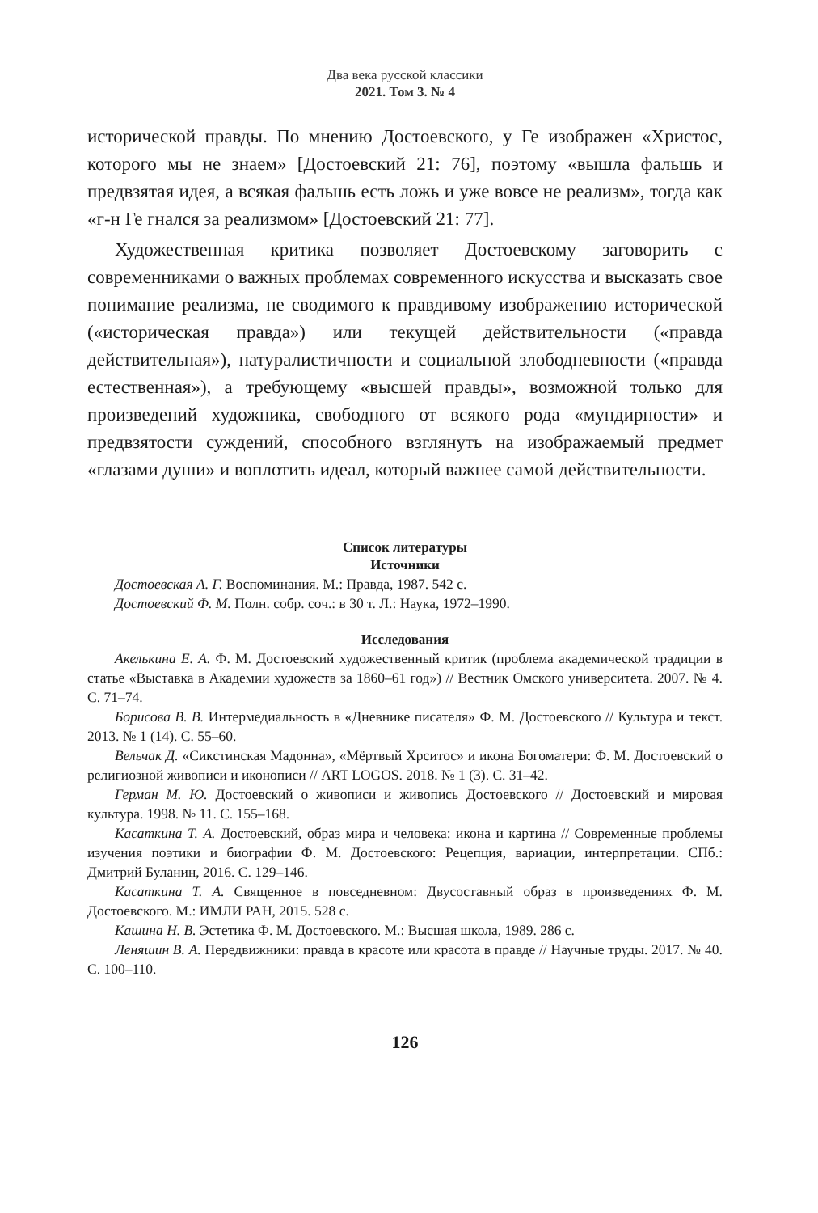Два века русской классики
2021. Том 3. № 4
исторической правды. По мнению Достоевского, у Ге изображен «Христос, которого мы не знаем» [Достоевский 21: 76], поэтому «вышла фальшь и предвзятая идея, а всякая фальшь есть ложь и уже вовсе не реализм», тогда как «г-н Ге гнался за реализмом» [Достоевский 21: 77].
Художественная критика позволяет Достоевскому заговорить с современниками о важных проблемах современного искусства и высказать свое понимание реализма, не сводимого к правдивому изображению исторической («историческая правда») или текущей действительности («правда действительная»), натуралистичности и социальной злободневности («правда естественная»), а требующему «высшей правды», возможной только для произведений художника, свободного от всякого рода «мундирности» и предвзятости суждений, способного взглянуть на изображаемый предмет «глазами души» и воплотить идеал, который важнее самой действительности.
Список литературы
Источники
Достоевская А. Г. Воспоминания. М.: Правда, 1987. 542 с.
Достоевский Ф. М. Полн. собр. соч.: в 30 т. Л.: Наука, 1972–1990.
Исследования
Акелькина Е. А. Ф. М. Достоевский художественный критик (проблема академической традиции в статье «Выставка в Академии художеств за 1860–61 год») // Вестник Омского университета. 2007. № 4. С. 71–74.
Борисова В. В. Интермедиальность в «Дневнике писателя» Ф. М. Достоевского // Культура и текст. 2013. № 1 (14). С. 55–60.
Вельчак Д. «Сикстинская Мадонна», «Мёртвый Хрситос» и икона Богоматери: Ф. М. Достоевский о религиозной живописи и иконописи // ART LOGOS. 2018. № 1 (3). С. 31–42.
Герман М. Ю. Достоевский о живописи и живопись Достоевского // Достоевский и мировая культура. 1998. № 11. С. 155–168.
Касаткина Т. А. Достоевский, образ мира и человека: икона и картина // Современные проблемы изучения поэтики и биографии Ф. М. Достоевского: Рецепция, вариации, интерпретации. СПб.: Дмитрий Буланин, 2016. С. 129–146.
Касаткина Т. А. Священное в повседневном: Двусоставный образ в произведениях Ф. М. Достоевского. М.: ИМЛИ РАН, 2015. 528 с.
Кашина Н. В. Эстетика Ф. М. Достоевского. М.: Высшая школа, 1989. 286 с.
Леняшин В. А. Передвижники: правда в красоте или красота в правде // Научные труды. 2017. № 40. С. 100–110.
126